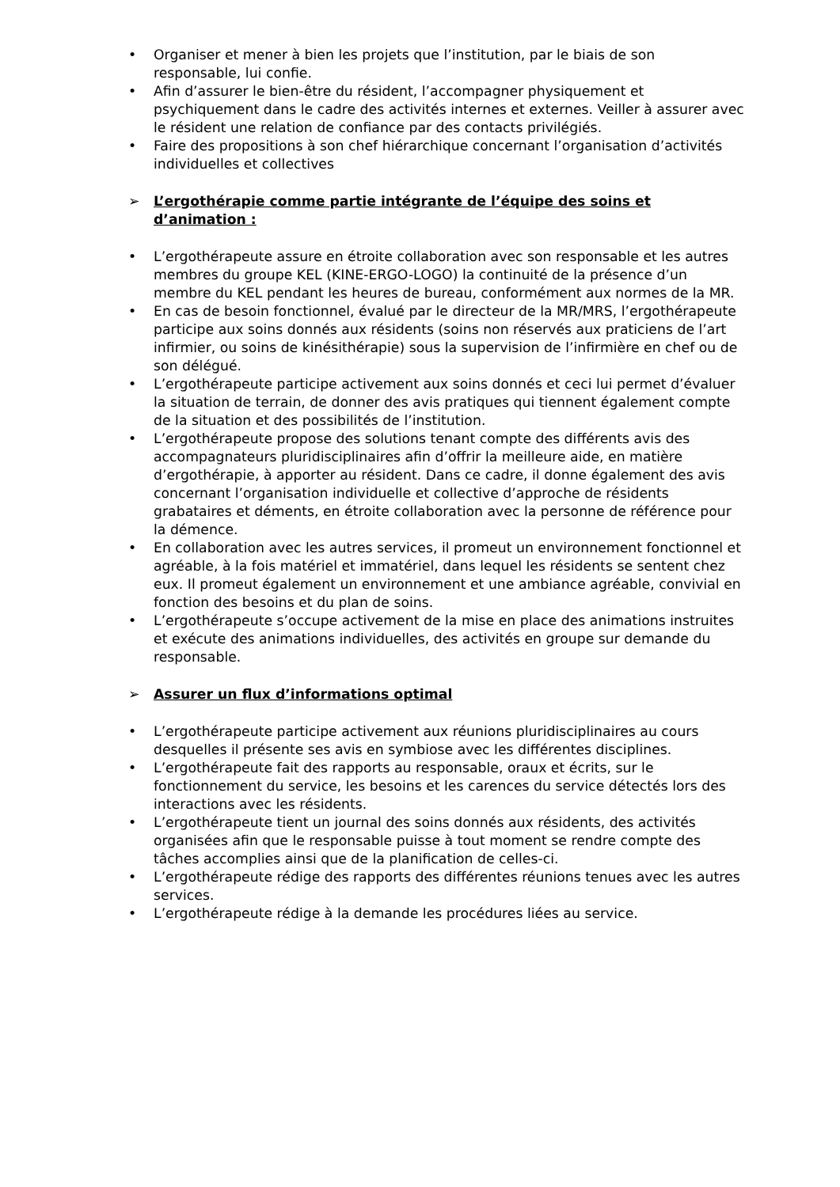• Organiser et mener à bien les projets que l’institution, par le biais de son responsable, lui confie.
• Afin d’assurer le bien-être du résident, l’accompagner physiquement et psychiquement dans le cadre des activités internes et externes. Veiller à assurer avec le résident une relation de confiance par des contacts privilégiés.
• Faire des propositions à son chef hiérarchique concernant l’organisation d’activités individuelles et collectives
➢ L’ergothérapie comme partie intégrante de l’équipe des soins et d’animation :
• L’ergothérapeute assure en étroite collaboration avec son responsable et les autres membres du groupe KEL (KINE-ERGO-LOGO) la continuité de la présence d’un membre du KEL pendant les heures de bureau, conformément aux normes de la MR.
• En cas de besoin fonctionnel, évalué par le directeur de la MR/MRS, l’ergothérapeute participe aux soins donnés aux résidents (soins non réservés aux praticiens de l’art infirmier, ou soins de kinésithérapie) sous la supervision de l’infirmière en chef ou de son délégué.
• L’ergothérapeute participe activement aux soins donnés et ceci lui permet d’évaluer la situation de terrain, de donner des avis pratiques qui tiennent également compte de la situation et des possibilités de l’institution.
• L’ergothérapeute propose des solutions tenant compte des différents avis des accompagnateurs pluridisciplinaires afin d’offrir la meilleure aide, en matière d’ergothérapie, à apporter au résident. Dans ce cadre, il donne également des avis concernant l’organisation individuelle et collective d’approche de résidents grabataires et déments, en étroite collaboration avec la personne de référence pour la démence.
• En collaboration avec les autres services, il promeut un environnement fonctionnel et agréable, à la fois matériel et immatériel, dans lequel les résidents se sentent chez eux. Il promeut également un environnement et une ambiance agréable, convivial en fonction des besoins et du plan de soins.
• L’ergothérapeute s’occupe activement de la mise en place des animations instruites et exécute des animations individuelles, des activités en groupe sur demande du responsable.
➢ Assurer un flux d’informations optimal
• L’ergothérapeute participe activement aux réunions pluridisciplinaires au cours desquelles il présente ses avis en symbiose avec les différentes disciplines.
• L’ergothérapeute fait des rapports au responsable, oraux et écrits, sur le fonctionnement du service, les besoins et les carences du service détectés lors des interactions avec les résidents.
• L’ergothérapeute tient un journal des soins donnés aux résidents, des activités organisées afin que le responsable puisse à tout moment se rendre compte des tâches accomplies ainsi que de la planification de celles-ci.
• L’ergothérapeute rédige des rapports des différentes réunions tenues avec les autres services.
• L’ergothérapeute rédige à la demande les procédures liées au service.